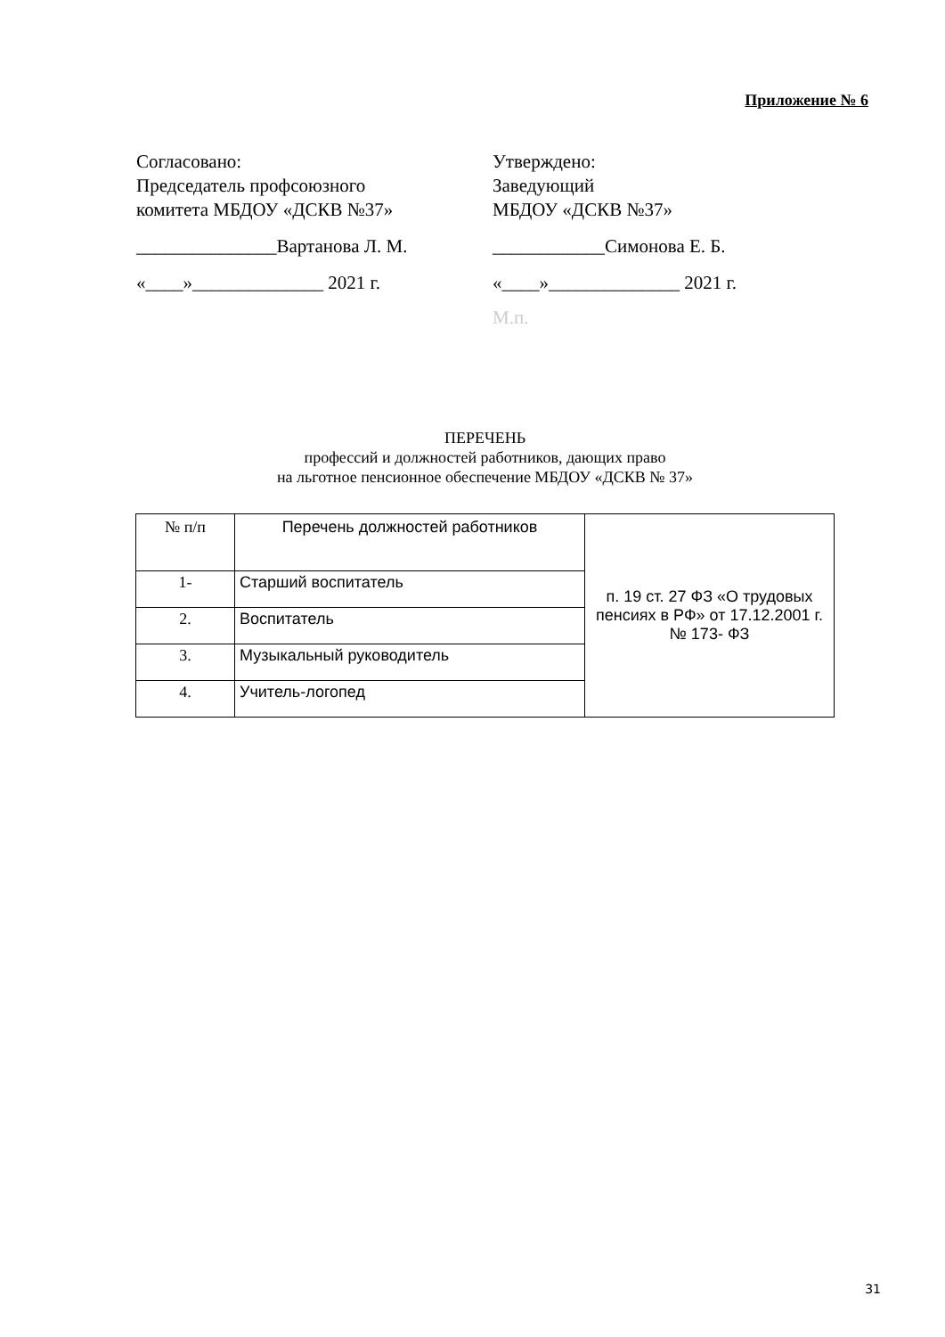Приложение № 6
Согласовано:
Председатель профсоюзного
комитета МБДОУ «ДСКВ №37»
_______________Вартанова Л. М.
«____»______________ 2021 г.
Утверждено:
Заведующий
МБДОУ «ДСКВ №37»
____________Симонова Е. Б.
«____»______________ 2021 г.
М.п.
ПЕРЕЧЕНЬ
профессий и должностей работников, дающих право
на льготное пенсионное обеспечение МБДОУ «ДСКВ № 37»
| № п/п | Перечень должностей работников | п. 19 ст. 27 ФЗ «О трудовых пенсиях в РФ» от 17.12.2001 г. № 173- ФЗ |
| 1- | Старший воспитатель | |
| 2. | Воспитатель | |
| 3. | Музыкальный руководитель | |
| 4. | Учитель-логопед | |
31